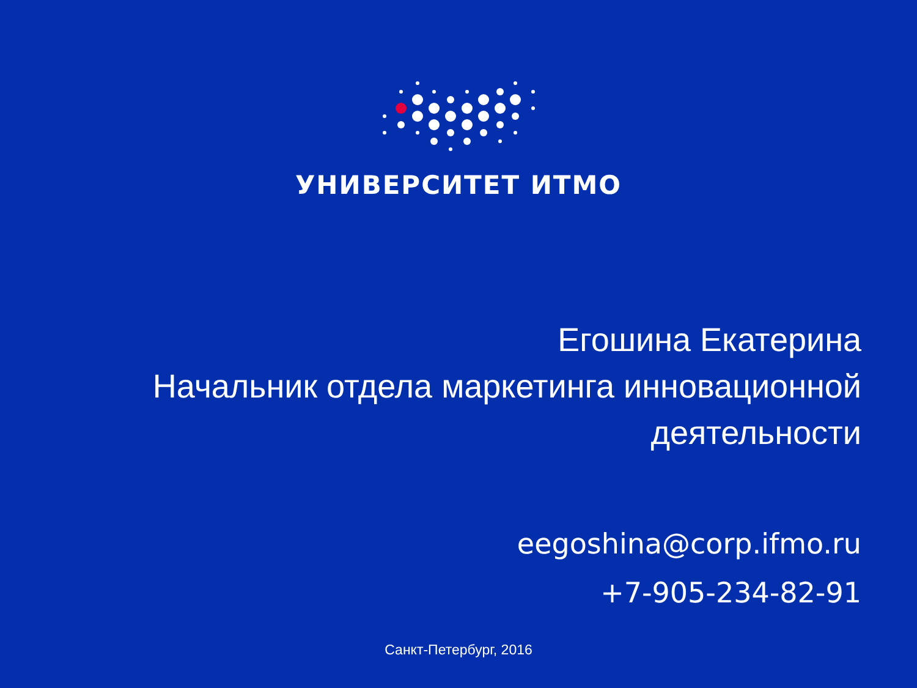УНИВЕРСИТЕТ ИТМО
Егошина Екатерина
Начальник отдела маркетинга инновационной
деятельности
eegoshina@corp.ifmo.ru
+7-905-234-82-91
Санкт-Петербург, 2016